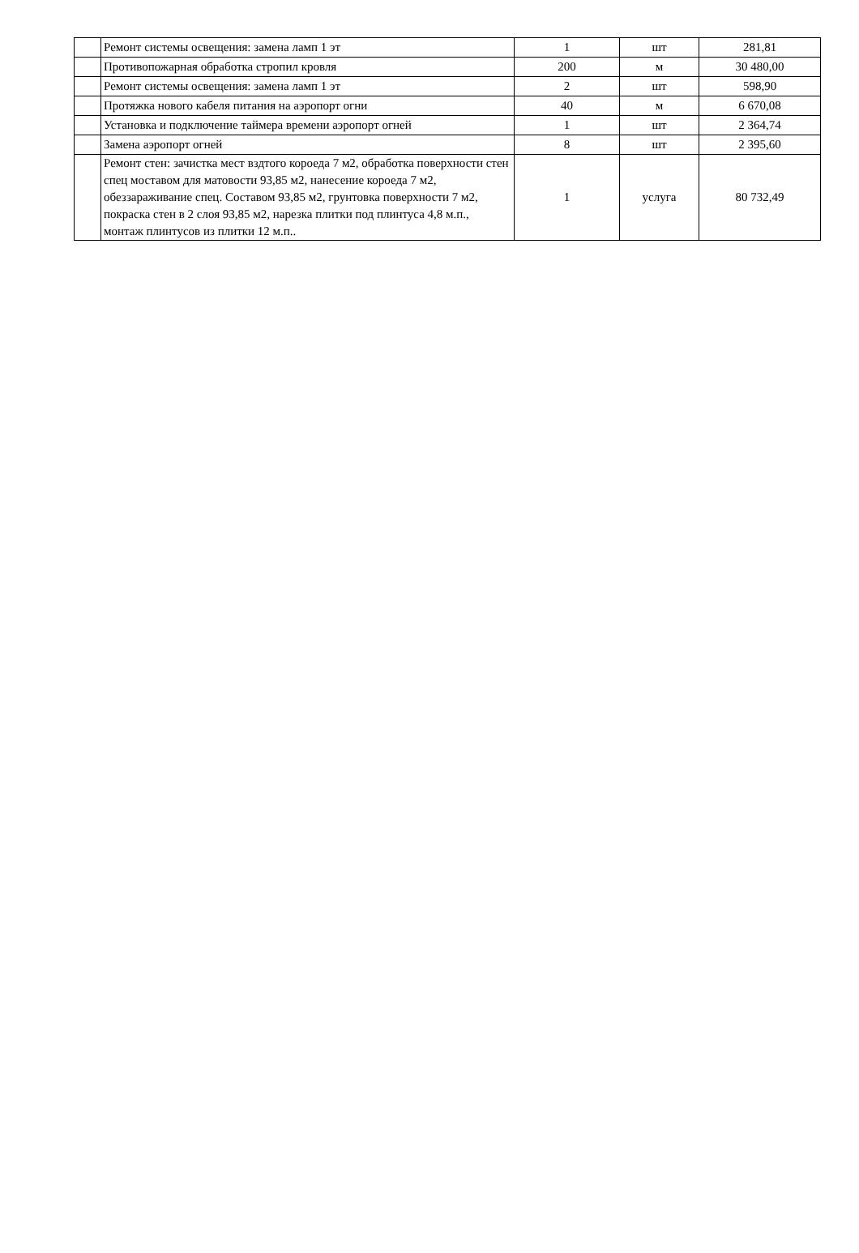| | Ремонт системы освещения: замена ламп 1 эт | 1 | шт | 281,81 |
| | Противопожарная обработка стропил кровля | 200 | м | 30 480,00 |
| | Ремонт системы освещения: замена ламп 1 эт | 2 | шт | 598,90 |
| | Протяжка нового кабеля питания на аэропорт огни | 40 | м | 6 670,08 |
| | Установка и подключение таймера времени аэропорт огней | 1 | шт | 2 364,74 |
| | Замена аэропорт огней | 8 | шт | 2 395,60 |
| | Ремонт стен: зачистка мест вздтого короеда 7 м2, обработка поверхности стен спец моставом для матовости 93,85 м2, нанесение короеда 7 м2, обеззараживание спец. Составом 93,85 м2, грунтовка поверхности 7 м2, покраска стен в 2 слоя 93,85 м2, нарезка плитки под плинтуса 4,8 м.п., монтаж плинтусов из плитки 12 м.п.. | 1 | услуга | 80 732,49 |